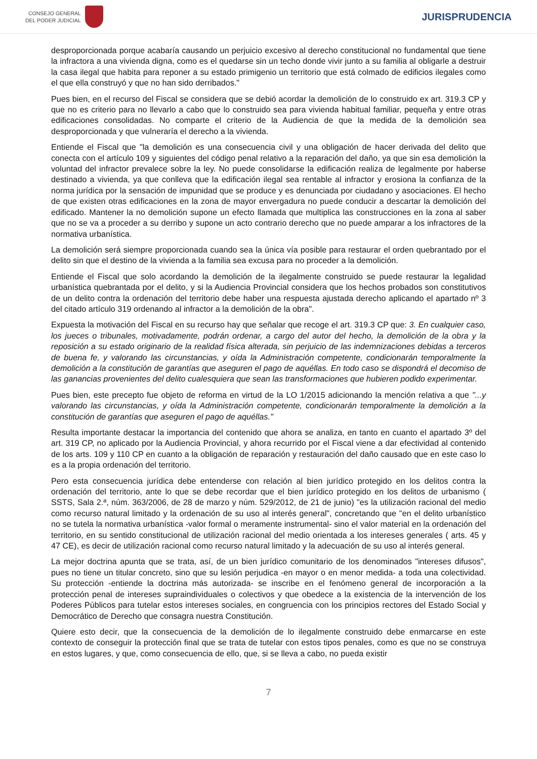CONSEJO GENERAL
DEL PODER JUDICIAL
JURISPRUDENCIA
desproporcionada porque acabaría causando un perjuicio excesivo al derecho constitucional no fundamental que tiene la infractora a una vivienda digna, como es el quedarse sin un techo donde vivir junto a su familia al obligarle a destruir la casa ilegal que habita para reponer a su estado primigenio un territorio que está colmado de edificios ilegales como el que ella construyó y que no han sido derribados."
Pues bien, en el recurso del Fiscal se considera que se debió acordar la demolición de lo construido ex art. 319.3 CP y que no es criterio para no llevarlo a cabo que lo construido sea para vivienda habitual familiar, pequeña y entre otras edificaciones consolidadas. No comparte el criterio de la Audiencia de que la medida de la demolición sea desproporcionada y que vulneraría el derecho a la vivienda.
Entiende el Fiscal que "la demolición es una consecuencia civil y una obligación de hacer derivada del delito que conecta con el artículo 109 y siguientes del código penal relativo a la reparación del daño, ya que sin esa demolición la voluntad del infractor prevalece sobre la ley. No puede consolidarse la edificación realiza de legalmente por haberse destinado a vivienda, ya que conlleva que la edificación ilegal sea rentable al infractor y erosiona la confianza de la norma jurídica por la sensación de impunidad que se produce y es denunciada por ciudadano y asociaciones. El hecho de que existen otras edificaciones en la zona de mayor envergadura no puede conducir a descartar la demolición del edificado. Mantener la no demolición supone un efecto llamada que multiplica las construcciones en la zona al saber que no se va a proceder a su derribo y supone un acto contrario derecho que no puede amparar a los infractores de la normativa urbanística.
La demolición será siempre proporcionada cuando sea la única vía posible para restaurar el orden quebrantado por el delito sin que el destino de la vivienda a la familia sea excusa para no proceder a la demolición.
Entiende el Fiscal que solo acordando la demolición de la ilegalmente construido se puede restaurar la legalidad urbanística quebrantada por el delito, y si la Audiencia Provincial considera que los hechos probados son constitutivos de un delito contra la ordenación del territorio debe haber una respuesta ajustada derecho aplicando el apartado nº 3 del citado artículo 319 ordenando al infractor a la demolición de la obra".
Expuesta la motivación del Fiscal en su recurso hay que señalar que recoge el art. 319.3 CP que: 3. En cualquier caso, los jueces o tribunales, motivadamente, podrán ordenar, a cargo del autor del hecho, la demolición de la obra y la reposición a su estado originario de la realidad física alterada, sin perjuicio de las indemnizaciones debidas a terceros de buena fe, y valorando las circunstancias, y oída la Administración competente, condicionarán temporalmente la demolición a la constitución de garantías que aseguren el pago de aquéllas. En todo caso se dispondrá el decomiso de las ganancias provenientes del delito cualesquiera que sean las transformaciones que hubieren podido experimentar.
Pues bien, este precepto fue objeto de reforma en virtud de la LO 1/2015 adicionando la mención relativa a que "...y valorando las circunstancias, y oída la Administración competente, condicionarán temporalmente la demolición a la constitución de garantías que aseguren el pago de aquéllas."
Resulta importante destacar la importancia del contenido que ahora se analiza, en tanto en cuanto el apartado 3º del art. 319 CP, no aplicado por la Audiencia Provincial, y ahora recurrido por el Fiscal viene a dar efectividad al contenido de los arts. 109 y 110 CP en cuanto a la obligación de reparación y restauración del daño causado que en este caso lo es a la propia ordenación del territorio.
Pero esta consecuencia jurídica debe entenderse con relación al bien jurídico protegido en los delitos contra la ordenación del territorio, ante lo que se debe recordar que el bien jurídico protegido en los delitos de urbanismo ( SSTS, Sala 2.ª, núm. 363/2006, de 28 de marzo y núm. 529/2012, de 21 de junio) "es la utilización racional del medio como recurso natural limitado y la ordenación de su uso al interés general", concretando que "en el delito urbanístico no se tutela la normativa urbanística -valor formal o meramente instrumental- sino el valor material en la ordenación del territorio, en su sentido constitucional de utilización racional del medio orientada a los intereses generales ( arts. 45 y 47 CE), es decir de utilización racional como recurso natural limitado y la adecuación de su uso al interés general.
La mejor doctrina apunta que se trata, así, de un bien jurídico comunitario de los denominados "intereses difusos", pues no tiene un titular concreto, sino que su lesión perjudica -en mayor o en menor medida- a toda una colectividad. Su protección -entiende la doctrina más autorizada- se inscribe en el fenómeno general de incorporación a la protección penal de intereses supraindividuales o colectivos y que obedece a la existencia de la intervención de los Poderes Públicos para tutelar estos intereses sociales, en congruencia con los principios rectores del Estado Social y Democrático de Derecho que consagra nuestra Constitución.
Quiere esto decir, que la consecuencia de la demolición de lo ilegalmente construido debe enmarcarse en este contexto de conseguir la protección final que se trata de tutelar con estos tipos penales, como es que no se construya en estos lugares, y que, como consecuencia de ello, que, si se lleva a cabo, no pueda existir
7